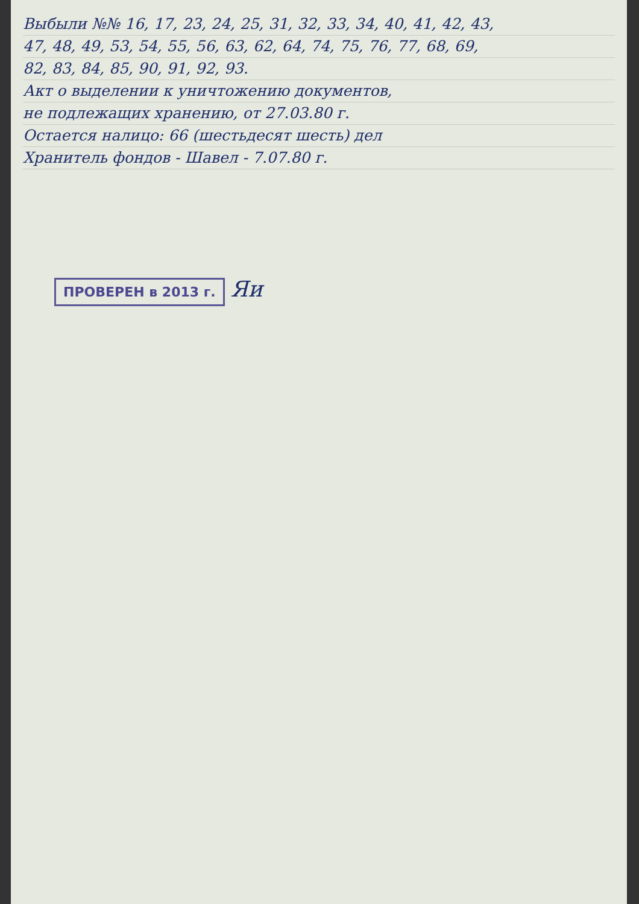Выбыли №№ 16, 17, 23, 24, 25, 31, 32, 33, 34, 40, 41, 42, 43,
47, 48, 49, 53, 54, 55, 56, 63, 62, 64, 74, 75, 76, 77, 68, 69,
82, 83, 84, 85, 90, 91, 92, 93.
Акт о выделении к уничтожению документов,
не подлежащих хранению, от 27.03.80 г.
Остается налицо: 66 (шестьдесят шесть) дел
Хранитель фондов - Шавел - 7.07.80 г.
ПРОВЕРЕН в 2013 г. Яи